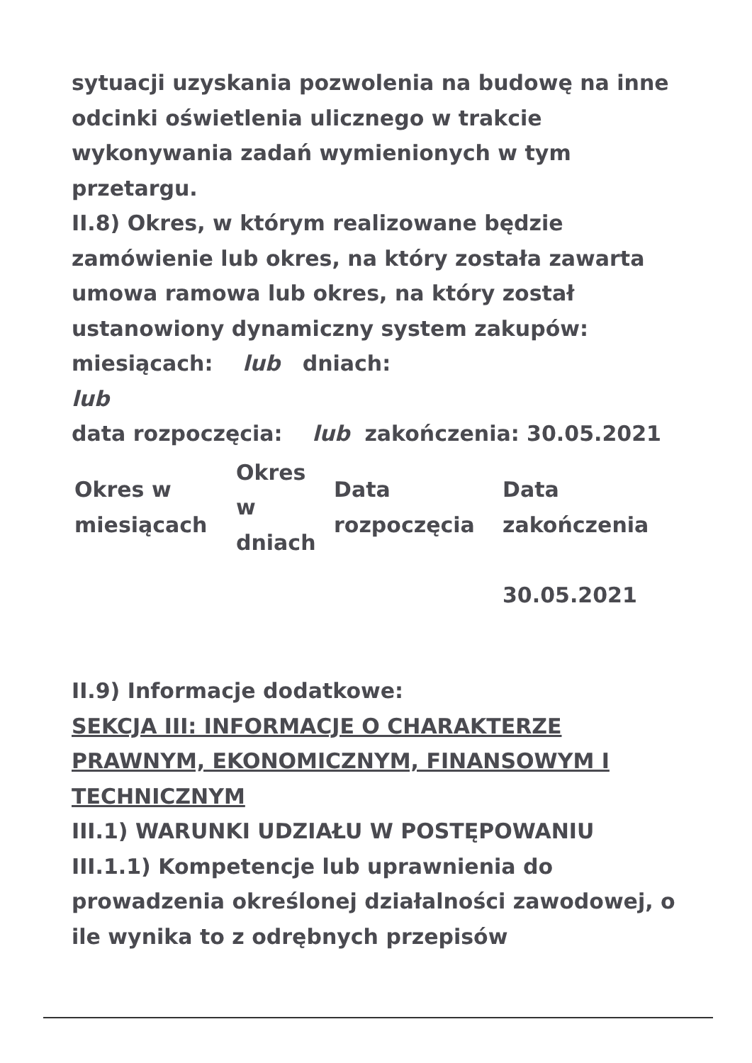sytuacji uzyskania pozwolenia na budowę na inne odcinki oświetlenia ulicznego w trakcie wykonywania zadań wymienionych w tym przetargu.
II.8) Okres, w którym realizowane będzie zamówienie lub okres, na który została zawarta umowa ramowa lub okres, na który został ustanowiony dynamiczny system zakupów:
miesiącach: lub dniach:
lub
data rozpoczęcia: lub zakończenia: 30.05.2021
| Okres w miesiącach | Okres w dniach | Data rozpoczęcia | Data zakończenia |
| | | | 30.05.2021 |
II.9) Informacje dodatkowe:
SEKCJA III: INFORMACJE O CHARAKTERZE PRAWNYM, EKONOMICZNYM, FINANSOWYM I TECHNICZNYM
III.1) WARUNKI UDZIAŁU W POSTĘPOWANIU
III.1.1) Kompetencje lub uprawnienia do prowadzenia określonej działalności zawodowej, o ile wynika to z odrębnych przepisów